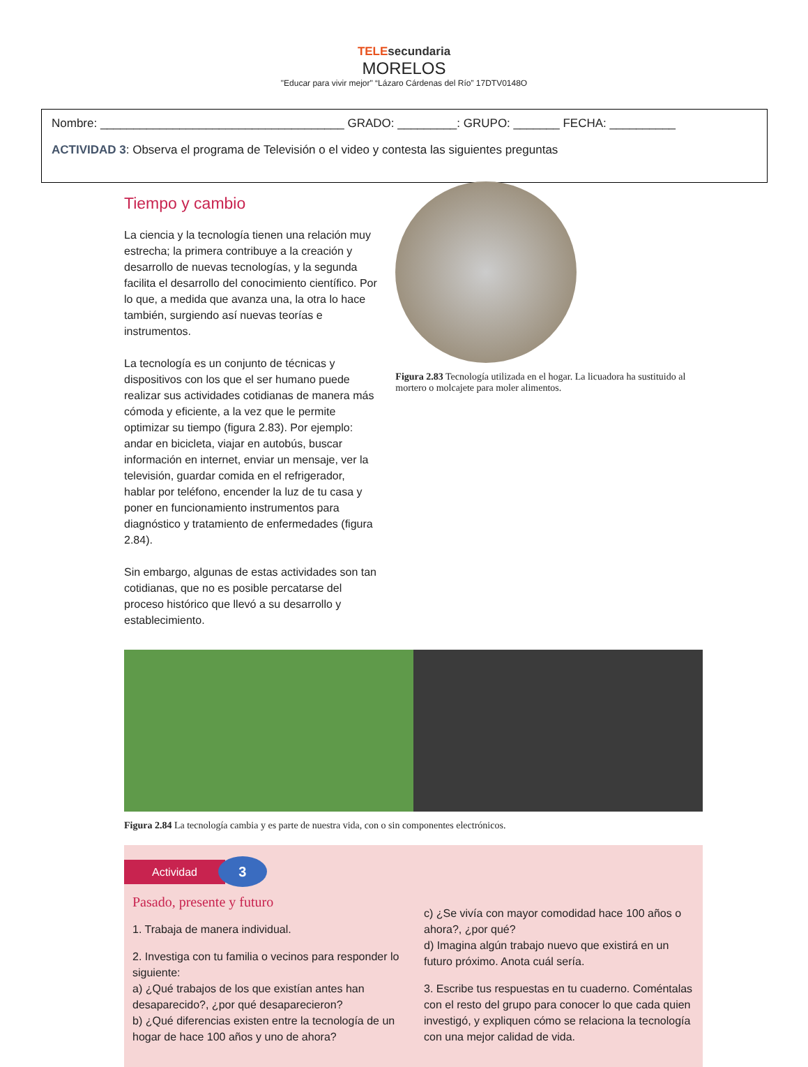TELE secundaria
MORELOS
"Educar para vivir mejor" “Lázaro Cárdenas del Río” 17DTV0148O
Nombre: _____________________________________ GRADO: _________: GRUPO: _______ FECHA: __________
ACTIVIDAD 3: Observa el programa de Televisión o el video y contesta las siguientes preguntas
Tiempo y cambio
La ciencia y la tecnología tienen una relación muy estrecha; la primera contribuye a la creación y desarrollo de nuevas tecnologías, y la segunda facilita el desarrollo del conocimiento científico. Por lo que, a medida que avanza una, la otra lo hace también, surgiendo así nuevas teorías e instrumentos.
La tecnología es un conjunto de técnicas y dispositivos con los que el ser humano puede realizar sus actividades cotidianas de manera más cómoda y eficiente, a la vez que le permite optimizar su tiempo (figura 2.83). Por ejemplo: andar en bicicleta, viajar en autobús, buscar información en internet, enviar un mensaje, ver la televisión, guardar comida en el refrigerador, hablar por teléfono, encender la luz de tu casa y poner en funcionamiento instrumentos para diagnóstico y tratamiento de enfermedades (figura 2.84).
Sin embargo, algunas de estas actividades son tan cotidianas, que no es posible percatarse del proceso histórico que llevó a su desarrollo y establecimiento.
Figura 2.83 Tecnología utilizada en el hogar. La licuadora ha sustituido al mortero o molcajete para moler alimentos.
Figura 2.84 La tecnología cambia y es parte de nuestra vida, con o sin componentes electrónicos.
Actividad
3
Pasado, presente y futuro
1. Trabaja de manera individual.
2. Investiga con tu familia o vecinos para responder lo siguiente:
a) ¿Qué trabajos de los que existían antes han desaparecido?, ¿por qué desaparecieron?
b) ¿Qué diferencias existen entre la tecnología de un hogar de hace 100 años y uno de ahora?
c) ¿Se vivía con mayor comodidad hace 100 años o ahora?, ¿por qué?
d) Imagina algún trabajo nuevo que existirá en un futuro próximo. Anota cuál sería.
3. Escribe tus respuestas en tu cuaderno. Coméntalas con el resto del grupo para conocer lo que cada quien investigó, y expliquen cómo se relaciona la tecnología con una mejor calidad de vida.